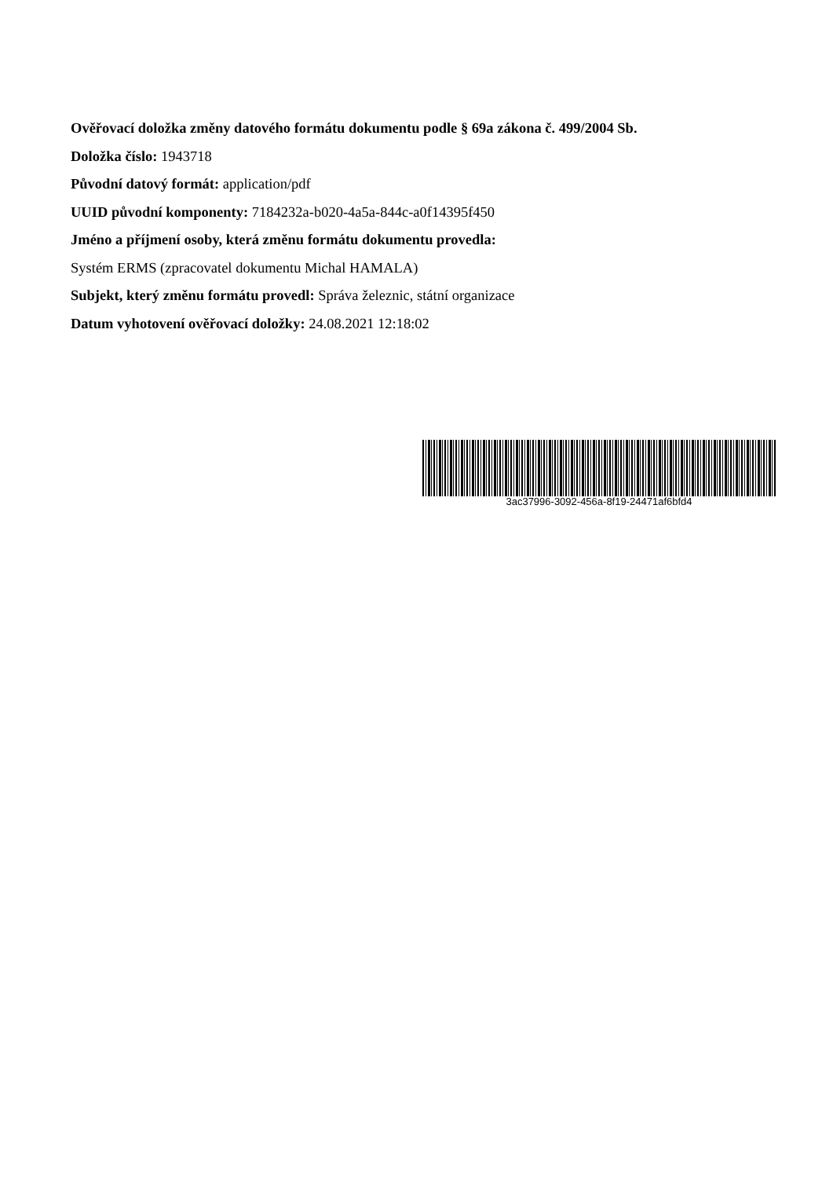Ověřovací doložka změny datového formátu dokumentu podle § 69a zákona č. 499/2004 Sb.
Doložka číslo: 1943718
Původní datový formát: application/pdf
UUID původní komponenty: 7184232a-b020-4a5a-844c-a0f14395f450
Jméno a příjmení osoby, která změnu formátu dokumentu provedla:
Systém ERMS (zpracovatel dokumentu Michal HAMALA)
Subjekt, který změnu formátu provedl: Správa železnic, státní organizace
Datum vyhotovení ověřovací doložky: 24.08.2021 12:18:02
3ac37996-3092-456a-8f19-24471af6bfd4